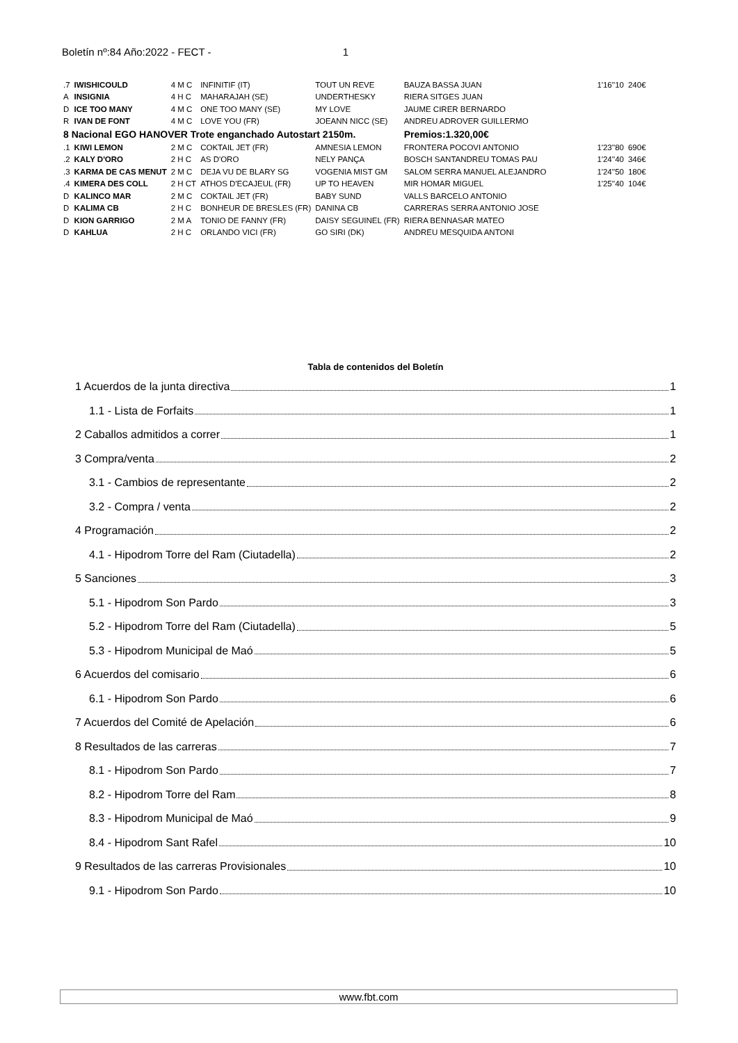Boletín nº:84 Año:2022 - FECT - 1
| .7 | IWISHICOULD | 4 M C | INFINITIF (IT) | TOUT UN REVE | BAUZA BASSA JUAN | 1'16''10 | 240€ |
| A | INSIGNIA | 4 H C | MAHARAJAH (SE) | UNDERTHESKY | RIERA SITGES JUAN | | |
| D | ICE TOO MANY | 4 M C | ONE TOO MANY (SE) | MY LOVE | JAUME CIRER BERNARDO | | |
| R | IVAN DE FONT | 4 M C | LOVE YOU (FR) | JOEANN NICC (SE) | ANDREU ADROVER GUILLERMO | | |
| 8 Nacional EGO HANOVER Trote enganchado Autostart 2150m. | | | | | Premios:1.320,00€ | | |
| .1 | KIWI LEMON | 2 M C | COKTAIL JET (FR) | AMNESIA LEMON | FRONTERA POCOVI ANTONIO | 1'23''80 | 690€ |
| .2 | KALY D'ORO | 2 H C | AS D'ORO | NELY PANÇA | BOSCH SANTANDREU TOMAS PAU | 1'24''40 | 346€ |
| .3 | KARMA DE CAS MENUT | 2 M C | DEJA VU DE BLARY SG | VOGENIA MIST GM | SALOM SERRA MANUEL ALEJANDRO | 1'24''50 | 180€ |
| .4 | KIMERA DES COLL | 2 H CT | ATHOS D'ECAJEUL (FR) | UP TO HEAVEN | MIR HOMAR MIGUEL | 1'25''40 | 104€ |
| D | KALINCO MAR | 2 M C | COKTAIL JET (FR) | BABY SUND | VALLS BARCELO ANTONIO | | |
| D | KALIMA CB | 2 H C | BONHEUR DE BRESLES (FR) | DANINA CB | CARRERAS SERRA ANTONIO JOSE | | |
| D | KION GARRIGO | 2 M A | TONIO DE FANNY (FR) | DAISY SEGUINEL (FR) | RIERA BENNASAR MATEO | | |
| D | KAHLUA | 2 H C | ORLANDO VICI (FR) | GO SIRI (DK) | ANDREU MESQUIDA ANTONI | | |
Tabla de contenidos del Boletín
1 Acuerdos de la junta directiva 1
1.1 - Lista de Forfaits 1
2 Caballos admitidos a correr 1
3 Compra/venta 2
3.1 - Cambios de representante 2
3.2 - Compra / venta 2
4 Programación 2
4.1 - Hipodrom Torre del Ram (Ciutadella) 2
5 Sanciones 3
5.1 - Hipodrom Son Pardo 3
5.2 - Hipodrom Torre del Ram (Ciutadella) 5
5.3 - Hipodrom Municipal de Maó 5
6 Acuerdos del comisario 6
6.1 - Hipodrom Son Pardo 6
7 Acuerdos del Comité de Apelación 6
8 Resultados de las carreras 7
8.1 - Hipodrom Son Pardo 7
8.2 - Hipodrom Torre del Ram 8
8.3 - Hipodrom Municipal de Maó 9
8.4 - Hipodrom Sant Rafel 10
9 Resultados de las carreras Provisionales 10
9.1 - Hipodrom Son Pardo 10
www.fbt.com